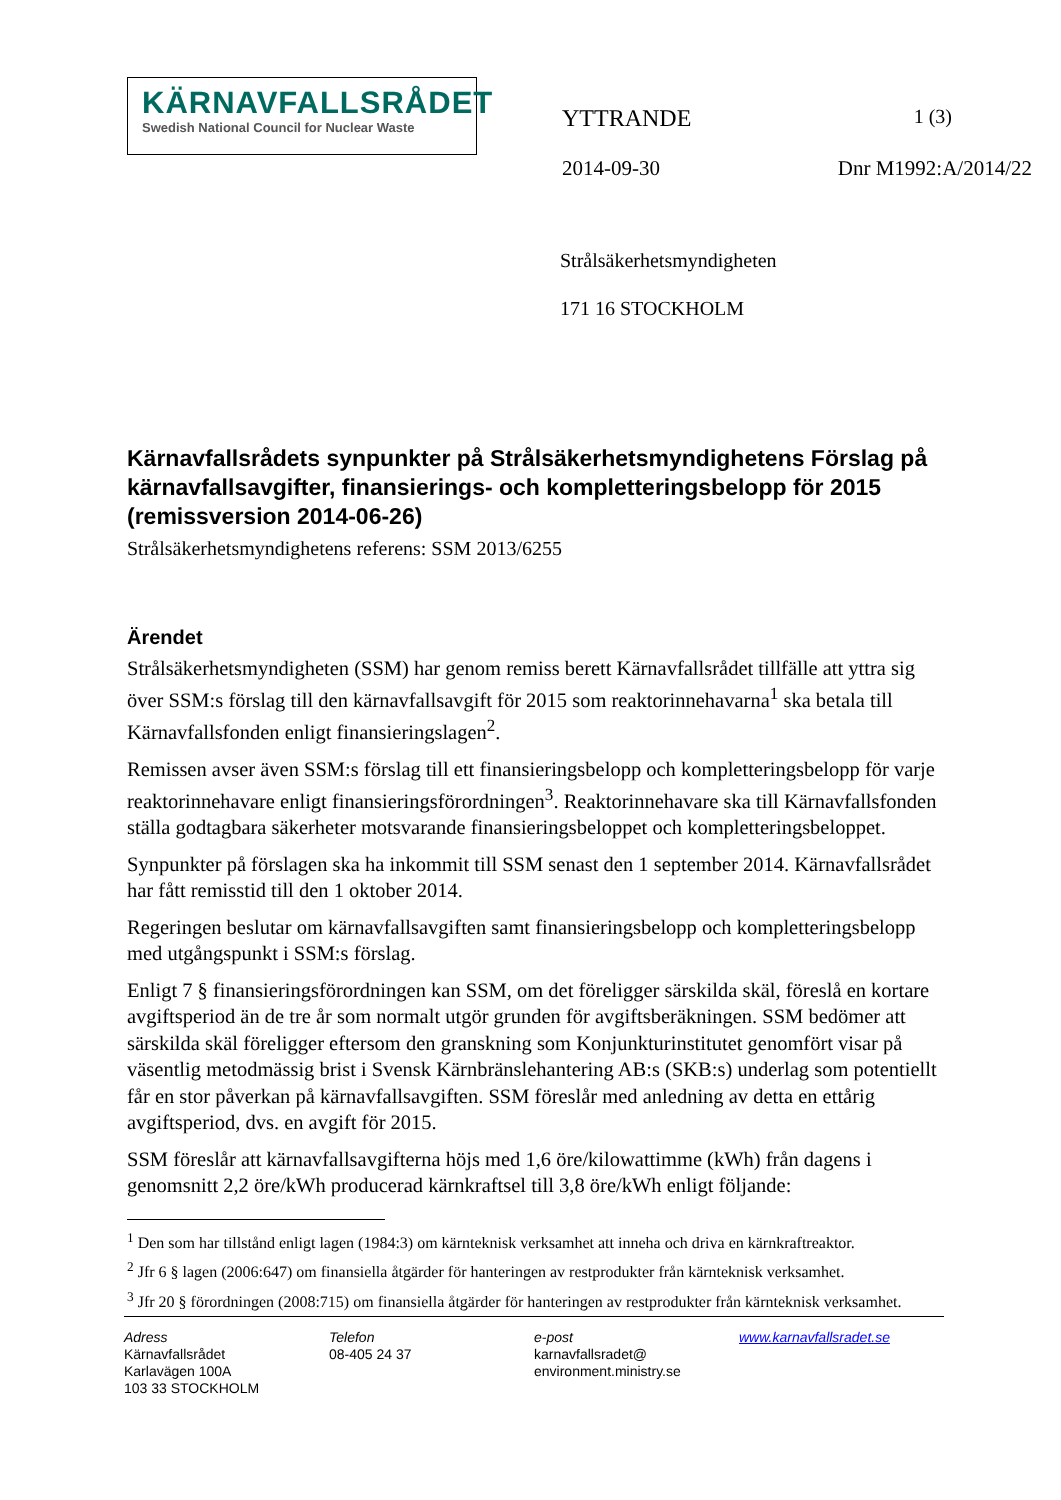KÄRNAVFALLSRÅDET
Swedish National Council for Nuclear Waste
YTTRANDE 1 (3)
2014-09-30 Dnr M1992:A/2014/22
Strålsäkerhetsmyndigheten
171 16 STOCKHOLM
Kärnavfallsrådets synpunkter på Strålsäkerhetsmyndighetens Förslag på kärnavfallsavgifter, finansierings- och kompletteringsbelopp för 2015 (remissversion 2014-06-26)
Strålsäkerhetsmyndighetens referens: SSM 2013/6255
Ärendet
Strålsäkerhetsmyndigheten (SSM) har genom remiss berett Kärnavfallsrådet tillfälle att yttra sig över SSM:s förslag till den kärnavfallsavgift för 2015 som reaktorinnehavarna<sup>1</sup> ska betala till Kärnavfallsfonden enligt finansieringslagen<sup>2</sup>.
Remissen avser även SSM:s förslag till ett finansieringsbelopp och kompletteringsbelopp för varje reaktorinnehavare enligt finansieringsförordningen<sup>3</sup>. Reaktorinnehavare ska till Kärnavfallsfonden ställa godtagbara säkerheter motsvarande finansieringsbeloppet och kompletteringsbeloppet.
Synpunkter på förslagen ska ha inkommit till SSM senast den 1 september 2014. Kärnavfallsrådet har fått remisstid till den 1 oktober 2014.
Regeringen beslutar om kärnavfallsavgiften samt finansieringsbelopp och kompletteringsbelopp med utgångspunkt i SSM:s förslag.
Enligt 7 § finansieringsförordningen kan SSM, om det föreligger särskilda skäl, föreslå en kortare avgiftsperiod än de tre år som normalt utgör grunden för avgiftsberäkningen. SSM bedömer att särskilda skäl föreligger eftersom den granskning som Konjunkturinstitutet genomfört visar på väsentlig metodmässig brist i Svensk Kärnbränslehantering AB:s (SKB:s) underlag som potentiellt får en stor påverkan på kärnavfallsavgiften. SSM föreslår med anledning av detta en ettårig avgiftsperiod, dvs. en avgift för 2015.
SSM föreslår att kärnavfallsavgifterna höjs med 1,6 öre/kilowattimme (kWh) från dagens i genomsnitt 2,2 öre/kWh producerad kärnkraftsel till 3,8 öre/kWh enligt följande:
<sup>1</sup> Den som har tillstånd enligt lagen (1984:3) om kärnteknisk verksamhet att inneha och driva en kärnkraftreaktor.
<sup>2</sup> Jfr 6 § lagen (2006:647) om finansiella åtgärder för hanteringen av restprodukter från kärnteknisk verksamhet.
<sup>3</sup> Jfr 20 § förordningen (2008:715) om finansiella åtgärder för hanteringen av restprodukter från kärnteknisk verksamhet.
Adress
Kärnavfallsrådet
Karlavägen 100A
103 33 STOCKHOLM
Telefon
08-405 24 37
e-post
karnavfallsradet@
environment.ministry.se
www.karnavfallsradet.se